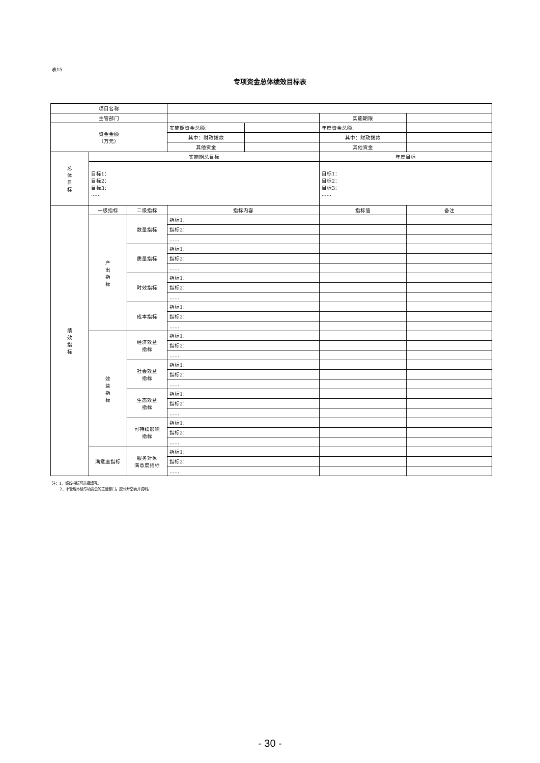表15
专项资金总体绩效目标表
| 项目名称 | | | | | | |
| 主管部门 | | | | | 实施期限 | |
| 资金金额 （万元） | | | 实施期资金总额: | | 年度资金总额: | |
| | | | 其中：财政拨款 | | 其中：财政拨款 | |
| | | | 其他资金 | | 其他资金 | |
| 总 体 目 标 | 实施期总目标 | | | | 年度目标 | |
| | 目标1： 目标2： 目标3： …… | | | | 目标1： 目标2： 目标3： …… | |
| 绩 效 指 标 | 一级指标 | 二级指标 | 指标内容 | | 指标值 | 备注 |
| | 产 出 指 标 | 数量指标 | 指标1： | | | |
| | | | 指标2： | | | |
| | | | …… | | | |
| | | 质量指标 | 指标1： | | | |
| | | | 指标2： | | | |
| | | | …… | | | |
| | | 时效指标 | 指标1： | | | |
| | | | 指标2： | | | |
| | | | …… | | | |
| | | 成本指标 | 指标1： | | | |
| | | | 指标2： | | | |
| | | | …… | | | |
| | 效 益 指 标 | 经济效益 指标 | 指标1： | | | |
| | | | 指标2： | | | |
| | | | …… | | | |
| | | 社会效益 指标 | 指标1： | | | |
| | | | 指标2： | | | |
| | | | …… | | | |
| | | 生态效益 指标 | 指标1： | | | |
| | | | 指标2： | | | |
| | | | …… | | | |
| | | 可持续影响 指标 | 指标1： | | | |
| | | | 指标2： | | | |
| | | | …… | | | |
| | 满意度指标 | 服务对象 满意度指标 | 指标1： | | | |
| | | | 指标2： | | | |
| | | | …… | | | |
注：1、绩效指标可选择填写。
  2、不管理本级专项资金的主管部门，应公开空表并说明。
- 30 -